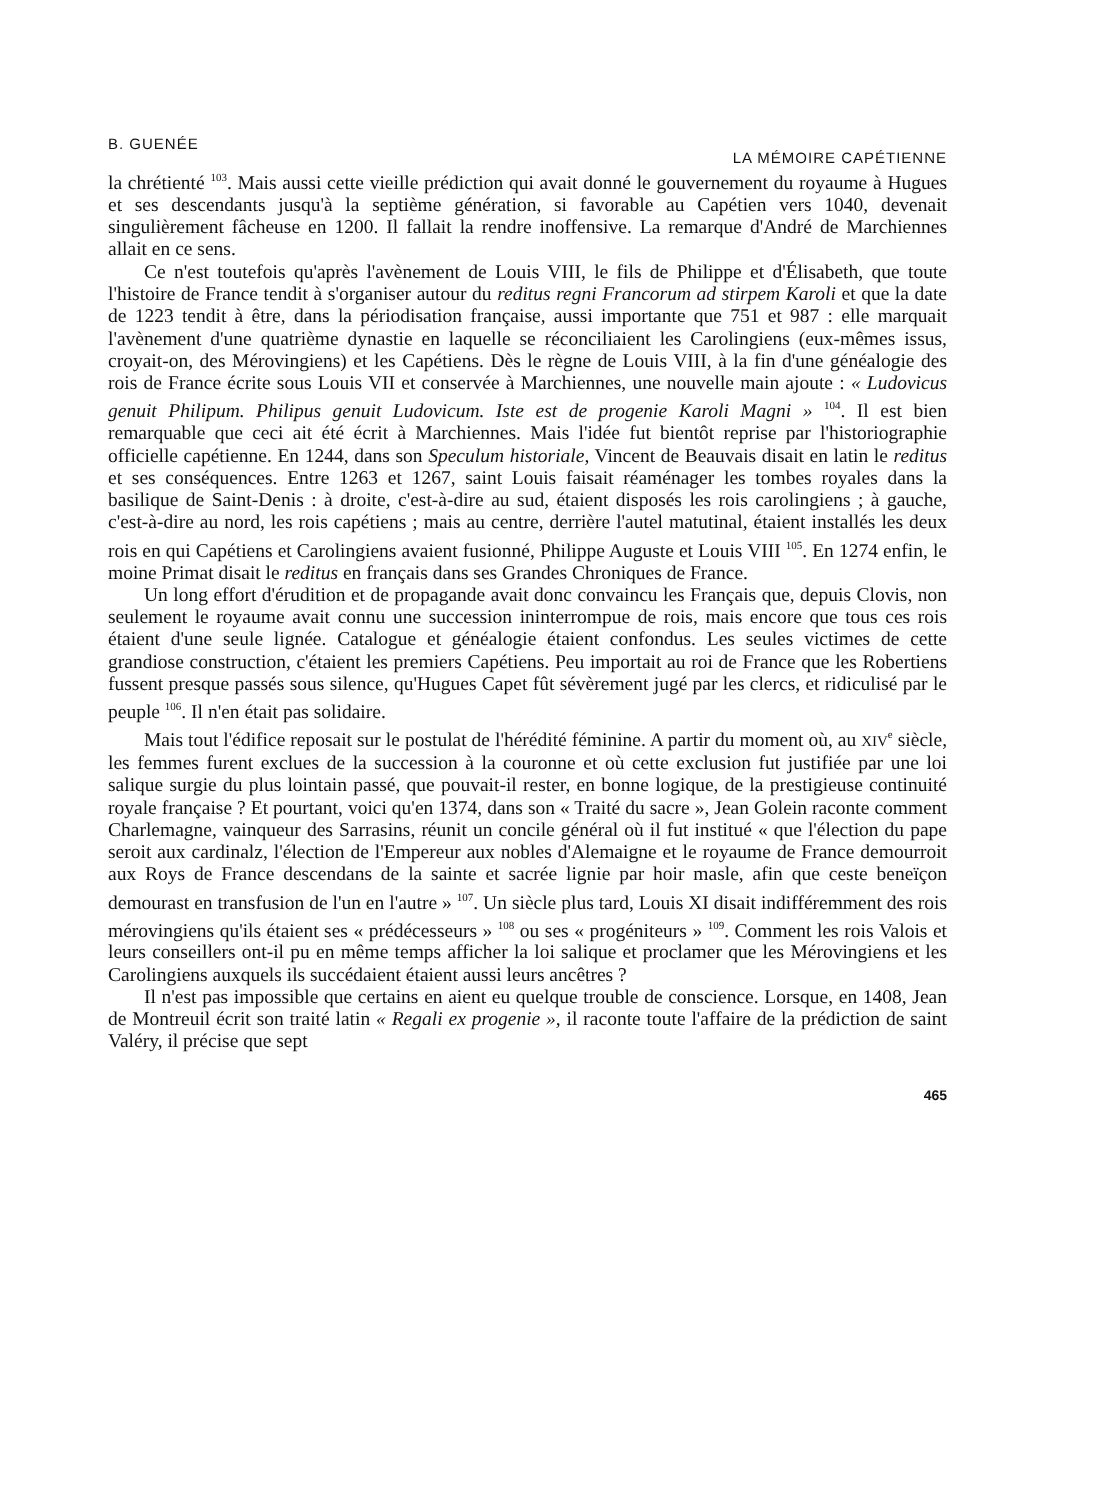B. GUENÉE LA MÉMOIRE CAPÉTIENNE
la chrétienté <sup>103</sup>. Mais aussi cette vieille prédiction qui avait donné le gouvernement du royaume à Hugues et ses descendants jusqu'à la septième génération, si favorable au Capétien vers 1040, devenait singulièrement fâcheuse en 1200. Il fallait la rendre inoffensive. La remarque d'André de Marchiennes allait en ce sens.
Ce n'est toutefois qu'après l'avènement de Louis VIII, le fils de Philippe et d'Élisabeth, que toute l'histoire de France tendit à s'organiser autour du reditus regni Francorum ad stirpem Karoli et que la date de 1223 tendit à être, dans la périodisation française, aussi importante que 751 et 987 : elle marquait l'avènement d'une quatrième dynastie en laquelle se réconciliaient les Carolingiens (eux-mêmes issus, croyait-on, des Mérovingiens) et les Capétiens. Dès le règne de Louis VIII, à la fin d'une généalogie des rois de France écrite sous Louis VII et conservée à Marchiennes, une nouvelle main ajoute : « Ludovicus genuit Philipum. Philipus genuit Ludovicum. Iste est de progenie Karoli Magni » <sup>104</sup>. Il est bien remarquable que ceci ait été écrit à Marchiennes. Mais l'idée fut bientôt reprise par l'historiographie officielle capétienne. En 1244, dans son Speculum historiale, Vincent de Beauvais disait en latin le reditus et ses conséquences. Entre 1263 et 1267, saint Louis faisait réaménager les tombes royales dans la basilique de Saint-Denis : à droite, c'est-à-dire au sud, étaient disposés les rois carolingiens ; à gauche, c'est-à-dire au nord, les rois capétiens ; mais au centre, derrière l'autel matutinal, étaient installés les deux rois en qui Capétiens et Carolingiens avaient fusionné, Philippe Auguste et Louis VIII <sup>105</sup>. En 1274 enfin, le moine Primat disait le reditus en français dans ses Grandes Chroniques de France.
Un long effort d'érudition et de propagande avait donc convaincu les Français que, depuis Clovis, non seulement le royaume avait connu une succession ininterrompue de rois, mais encore que tous ces rois étaient d'une seule lignée. Catalogue et généalogie étaient confondus. Les seules victimes de cette grandiose construction, c'étaient les premiers Capétiens. Peu importait au roi de France que les Robertiens fussent presque passés sous silence, qu'Hugues Capet fût sévèrement jugé par les clercs, et ridiculisé par le peuple <sup>106</sup>. Il n'en était pas solidaire.
Mais tout l'édifice reposait sur le postulat de l'hérédité féminine. A partir du moment où, au XIV<sup>e</sup> siècle, les femmes furent exclues de la succession à la couronne et où cette exclusion fut justifiée par une loi salique surgie du plus lointain passé, que pouvait-il rester, en bonne logique, de la prestigieuse continuité royale française ? Et pourtant, voici qu'en 1374, dans son « Traité du sacre », Jean Golein raconte comment Charlemagne, vainqueur des Sarrasins, réunit un concile général où il fut institué « que l'élection du pape seroit aux cardinalz, l'élection de l'Empereur aux nobles d'Alemaigne et le royaume de France demourroit aux Roys de France descendans de la sainte et sacrée lignie par hoir masle, afin que ceste beneïçon demourast en transfusion de l'un en l'autre » <sup>107</sup>. Un siècle plus tard, Louis XI disait indifféremment des rois mérovingiens qu'ils étaient ses « prédécesseurs » <sup>108</sup> ou ses « progéniteurs » <sup>109</sup>. Comment les rois Valois et leurs conseillers ont-il pu en même temps afficher la loi salique et proclamer que les Mérovingiens et les Carolingiens auxquels ils succédaient étaient aussi leurs ancêtres ?
Il n'est pas impossible que certains en aient eu quelque trouble de conscience. Lorsque, en 1408, Jean de Montreuil écrit son traité latin « Regali ex progenie », il raconte toute l'affaire de la prédiction de saint Valéry, il précise que sept
465